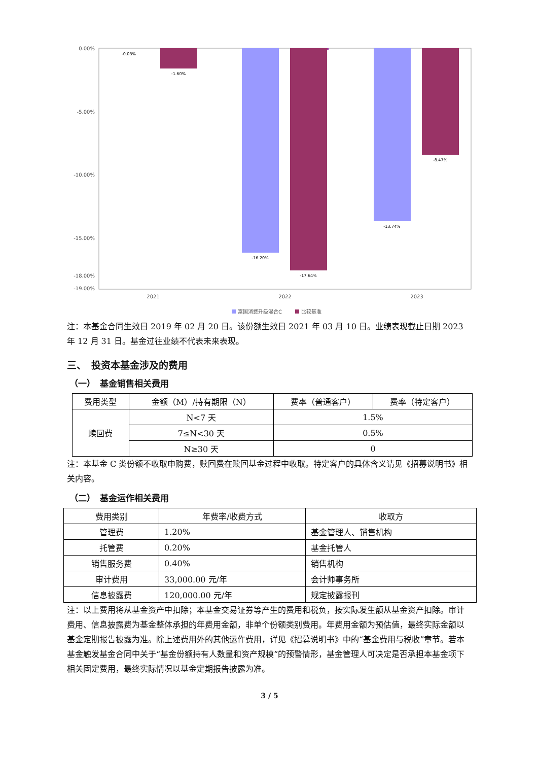0.00%
-5.00%
-10.00%
-15.00%
-18.00%
-19.00%
-0.03%
-1.60%
-16.20%
-17.64%
-13.74%
-8.47%
2021
2022
2023
富国消费升级混合C
比较基准
注：本基金合同生效日 2019 年 02 月 20 日。该份额生效日 2021 年 03 月 10 日。业绩表现截止日期 2023 年 12 月 31 日。基金过往业绩不代表未来表现。
三、　投资本基金涉及的费用
（一）　基金销售相关费用
| 费用类型 | 金额（M）/持有期限（N） | 费率（普通客户） | 费率（特定客户） |
| --- | --- | --- | --- |
| 赎回费 | N<7 天 | 1.5% | |
| | 7≤N<30 天 | 0.5% | |
| | N≥30 天 | 0 | |
注：本基金 C 类份额不收取申购费，赎回费在赎回基金过程中收取。特定客户的具体含义请见《招募说明书》相关内容。
（二）　基金运作相关费用
| 费用类别 | 年费率/收费方式 | 收取方 |
| --- | --- | --- |
| 管理费 | 1.20% | 基金管理人、销售机构 |
| 托管费 | 0.20% | 基金托管人 |
| 销售服务费 | 0.40% | 销售机构 |
| 审计费用 | 33,000.00 元/年 | 会计师事务所 |
| 信息披露费 | 120,000.00 元/年 | 规定披露报刊 |
注：以上费用将从基金资产中扣除；本基金交易证券等产生的费用和税负，按实际发生额从基金资产扣除。审计费用、信息披露费为基金整体承担的年费用金额，非单个份额类别费用。年费用金额为预估值，最终实际金额以基金定期报告披露为准。除上述费用外的其他运作费用，详见《招募说明书》中的“基金费用与税收”章节。若本基金触发基金合同中关于“基金份额持有人数量和资产规模”的预警情形，基金管理人可决定是否承担本基金项下相关固定费用，最终实际情况以基金定期报告披露为准。
3 / 5